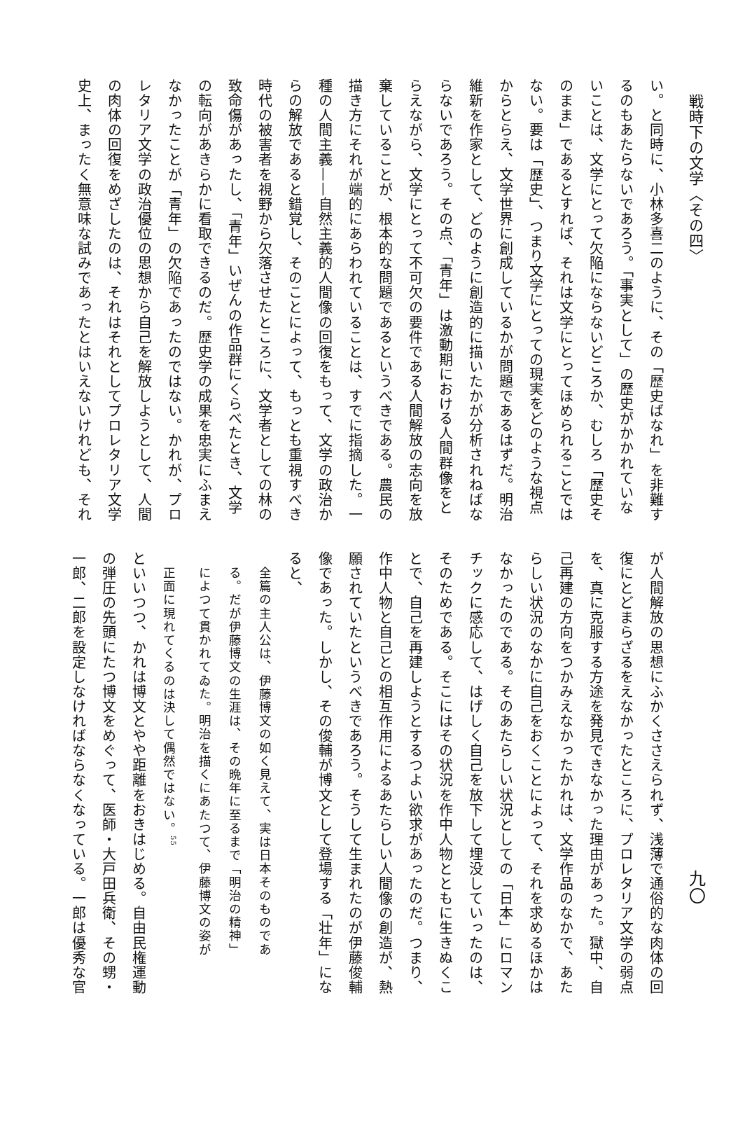戦時下の文学〈その四〉
い。と同時に、小林多喜二のように、その「歴史ばなれ」を非難す
るのもあたらないであろう。「事実として」の歴史がかかれていな
いことは、文学にとって欠陥にならないどころか、むしろ「歴史そ
のまま」であるとすれば、それは文学にとってほめられることでは
ない。要は「歴史」、つまり文学にとっての現実をどのような視点
からとらえ、文学世界に創成しているかが問題であるはずだ。明治
維新を作家として、どのように創造的に描いたかが分析されねばな
らないであろう。その点、「青年」は激動期における人間群像をと
らえながら、文学にとって不可欠の要件である人間解放の志向を放
棄していることが、根本的な問題であるというべきである。農民の
描き方にそれが端的にあらわれていることは、すでに指摘した。一
種の人間主義——自然主義的人間像の回復をもって、文学の政治か
らの解放であると錯覚し、そのことによって、もっとも重視すべき
時代の被害者を視野から欠落させたところに、文学者としての林の
致命傷があったし、「青年」いぜんの作品群にくらべたとき、文学
の転向があきらかに看取できるのだ。歴史学の成果を忠実にふまえ
なかったことが「青年」の欠陥であったのではない。かれが、プロ
レタリア文学の政治優位の思想から自己を解放しようとして、人間
の肉体の回復をめざしたのは、それはそれとしてプロレタリア文学
史上、まったく無意味な試みであったとはいえないけれども、それ
九〇
が人間解放の思想にふかくささえられず、浅薄で通俗的な肉体の回
復にとどまらざるをえなかったところに、プロレタリア文学の弱点
を、真に克服する方途を発見できなかった理由があった。獄中、自
己再建の方向をつかみえなかったかれは、文学作品のなかで、あた
らしい状況のなかに自己をおくことによって、それを求めるほかは
なかったのである。そのあたらしい状況としての「日本」にロマン
チックに感応して、はげしく自己を放下して埋没していったのは、
そのためである。そこにはその状況を作中人物とともに生きぬくこ
とで、自己を再建しようとするつよい欲求があったのだ。つまり、
作中人物と自己との相互作用によるあたらしい人間像の創造が、熱
願されていたというべきであろう。そうして生まれたのが伊藤俊輔
像であった。しかし、その俊輔が博文として登場する「壮年」にな
ると、
全篇の主人公は、伊藤博文の如く見えて、実は日本そのものであ
る。だが伊藤博文の生涯は、その晩年に至るまで「明治の精神」
によつて貫かれてゐた。明治を描くにあたつて、伊藤博文の姿が
正面に現れてくるのは決して偶然ではない。<sup>55</sup>
といいつつ、かれは博文とやや距離をおきはじめる。自由民権運動
の弾圧の先頭にたつ博文をめぐって、医師・大戸田兵衛、その甥・
一郎、二郎を設定しなければならなくなっている。一郎は優秀な官